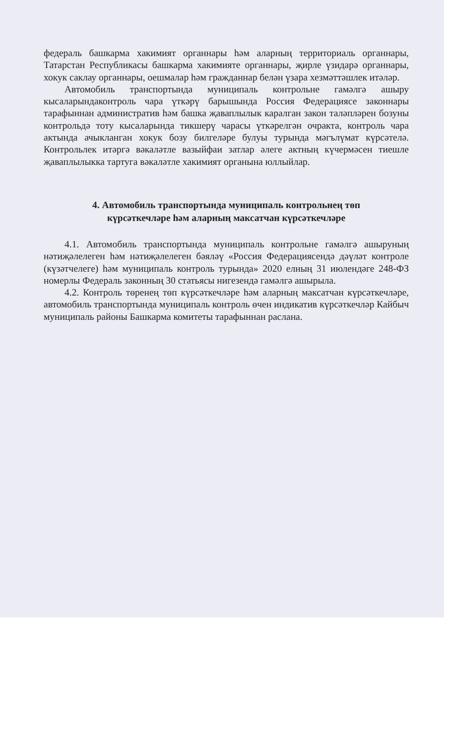федераль башкарма хакимият органнары һәм аларның территориаль органнары, Татарстан Республикасы башкарма хакимияте органнары, җирле үзидарә органнары, хокук саклау органнары, оешмалар һәм гражданнар белән үзара хезмәттәшлек итәләр.
Автомобиль транспортында муниципаль контрольне гамәлгә ашыру кысаларындаконтроль чара үткәрү барышында Россия Федерациясе законнары тарафыннан административ һәм башка җаваплылык каралган закон таләпләрен бозуны контрольдә тоту кысаларында тикшерү чарасы үткәрелгән очракта, контроль чара актында ачыкланган хокук бозу билгеләре булуы турында мәгълүмат күрсәтелә. Контрольлек итәргә вәкаләтле вазыйфаи затлар әлеге актның күчермәсен тиешле җаваплылыкка тартуга вәкаләтле хакимият органына юллыйлар.
4. Автомобиль транспортында муниципаль контрольнең төп
күрсәткечләре һәм аларның максатчан күрсәткечләре
4.1. Автомобиль транспортында муниципаль контрольне гамәлгә ашыруның нәтиҗәлелеген һәм нәтиҗәлелеген бәяләү «Россия Федерациясендә дәүләт контроле (күзәтчелеге) һәм муниципаль контроль турында» 2020 елның 31 июлендәге 248-ФЗ номерлы Федераль законның 30 статьясы нигезендә гамәлгә ашырыла.
4.2. Контроль төренең төп күрсәткечләре һәм аларның максатчан күрсәткечләре, автомобиль транспортында муниципаль контроль өчен индикатив күрсәткечләр Кайбыч муниципаль районы Башкарма комитеты тарафыннан раслана.